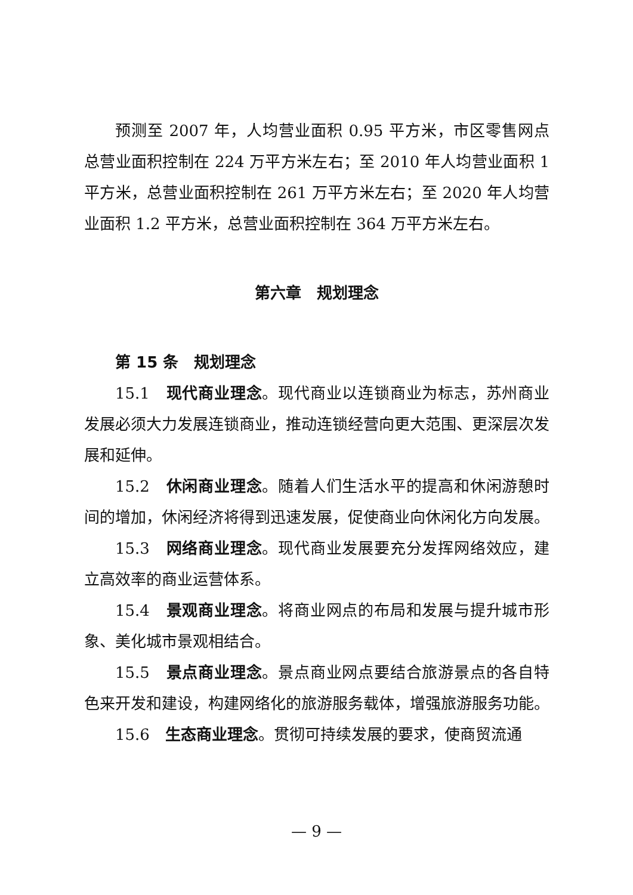预测至 2007 年，人均营业面积 0.95 平方米，市区零售网点总营业面积控制在 224 万平方米左右；至 2010 年人均营业面积 1 平方米，总营业面积控制在 261 万平方米左右；至 2020 年人均营业面积 1.2 平方米，总营业面积控制在 364 万平方米左右。
第六章　规划理念
第 15 条　规划理念
15.1　现代商业理念。现代商业以连锁商业为标志，苏州商业发展必须大力发展连锁商业，推动连锁经营向更大范围、更深层次发展和延伸。
15.2　休闲商业理念。随着人们生活水平的提高和休闲游憩时间的增加，休闲经济将得到迅速发展，促使商业向休闲化方向发展。
15.3　网络商业理念。现代商业发展要充分发挥网络效应，建立高效率的商业运营体系。
15.4　景观商业理念。将商业网点的布局和发展与提升城市形象、美化城市景观相结合。
15.5　景点商业理念。景点商业网点要结合旅游景点的各自特色来开发和建设，构建网络化的旅游服务载体，增强旅游服务功能。
15.6　生态商业理念。贯彻可持续发展的要求，使商贸流通
— 9 —